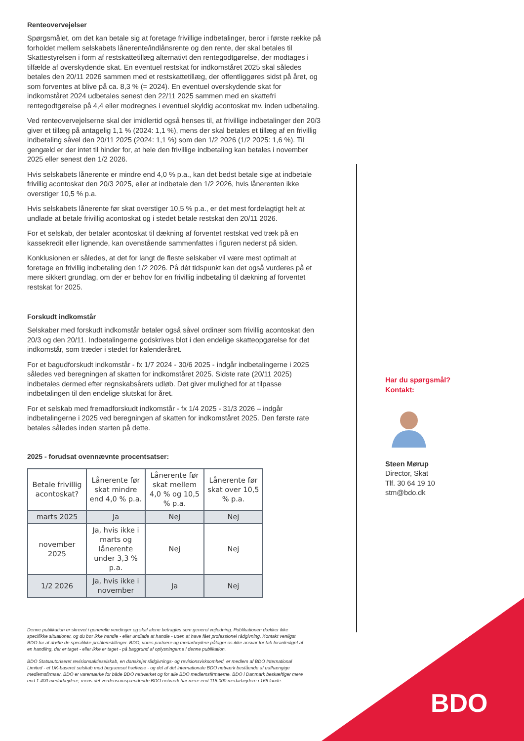Renteovervejelser
Spørgsmålet, om det kan betale sig at foretage frivillige indbetalinger, beror i første række på forholdet mellem selskabets lånerente/indlånsrente og den rente, der skal betales til Skattestyrelsen i form af restskattetillæg alternativt den rentegodtgørelse, der modtages i tilfælde af overskydende skat. En eventuel restskat for indkomståret 2025 skal således betales den 20/11 2026 sammen med et restskattetillæg, der offentliggøres sidst på året, og som forventes at blive på ca. 8,3 % (= 2024). En eventuel overskydende skat for indkomståret 2024 udbetales senest den 22/11 2025 sammen med en skattefri rentegodtgørelse på 4,4 eller modregnes i eventuel skyldig acontoskat mv. inden udbetaling.
Ved renteovervejelserne skal der imidlertid også henses til, at frivillige indbetalinger den 20/3 giver et tillæg på antagelig 1,1 % (2024: 1,1 %), mens der skal betales et tillæg af en frivillig indbetaling såvel den 20/11 2025 (2024: 1,1 %) som den 1/2 2026 (1/2 2025: 1,6 %). Til gengæld er der intet til hinder for, at hele den frivillige indbetaling kan betales i november 2025 eller senest den 1/2 2026.
Hvis selskabets lånerente er mindre end 4,0 % p.a., kan det bedst betale sige at indbetale frivillig acontoskat den 20/3 2025, eller at indbetale den 1/2 2026, hvis lånerenten ikke overstiger 10,5 % p.a.
Hvis selskabets lånerente før skat overstiger 10,5 % p.a., er det mest fordelagtigt helt at undlade at betale frivillig acontoskat og i stedet betale restskat den 20/11 2026.
For et selskab, der betaler acontoskat til dækning af forventet restskat ved træk på en kassekredit eller lignende, kan ovenstående sammenfattes i figuren nederst på siden.
Konklusionen er således, at det for langt de fleste selskaber vil være mest optimalt at foretage en frivillig indbetaling den 1/2 2026. På dét tidspunkt kan det også vurderes på et mere sikkert grundlag, om der er behov for en frivillig indbetaling til dækning af forventet restskat for 2025.
Forskudt indkomstår
Selskaber med forskudt indkomstår betaler også såvel ordinær som frivillig acontoskat den 20/3 og den 20/11. Indbetalingerne godskrives blot i den endelige skatteopgørelse for det indkomstår, som træder i stedet for kalenderåret.
For et bagudforskudt indkomstår - fx 1/7 2024 - 30/6 2025 - indgår indbetalingerne i 2025 således ved beregningen af skatten for indkomståret 2025. Sidste rate (20/11 2025) indbetales dermed efter regnskabsårets udløb. Det giver mulighed for at tilpasse indbetalingen til den endelige slutskat for året.
For et selskab med fremadforskudt indkomstår - fx 1/4 2025 - 31/3 2026 – indgår indbetalingerne i 2025 ved beregningen af skatten for indkomståret 2025. Den første rate betales således inden starten på dette.
2025 - forudsat ovennævnte procentsatser:
| Betale frivillig acontoskat? | Lånerente før skat mindre end 4,0 % p.a. | Lånerente før skat mellem 4,0 % og 10,5 % p.a. | Lånerente før skat over 10,5 % p.a. |
| --- | --- | --- | --- |
| marts 2025 | Ja | Nej | Nej |
| november 2025 | Ja, hvis ikke i marts og lånerente under 3,3 % p.a. | Nej | Nej |
| 1/2 2026 | Ja, hvis ikke i november | Ja | Nej |
Denne publikation er skrevet i generelle vendinger og skal alene betragtes som generel vejledning. Publikationen dækker ikke specifikke situationer, og du bør ikke handle - eller undlade at handle - uden at have fået professionel rådgivning. Kontakt venligst BDO for at drøfte de specifikke problemstillinger. BDO, vores partnere og medarbejdere påtager os ikke ansvar for tab foranlediget af en handling, der er taget - eller ikke er taget - på baggrund af oplysningerne i denne publikation.
BDO Statsautoriseret revisionsaktieselskab, en danskejet rådgivnings- og revisionsvirksomhed, er medlem af BDO International Limited - et UK-baseret selskab med begrænset hæftelse - og del af det internationale BDO netværk bestående af uafhængige medlemsfirmaer. BDO er varemærke for både BDO netværket og for alle BDO medlemsfirmaerne. BDO i Danmark beskæftiger mere end 1.400 medarbejdere, mens det verdensomspændende BDO netværk har mere end 115.000 medarbejdere i 166 lande.
Har du spørgsmål?
Kontakt:
Steen Mørup
Director, Skat
Tlf. 30 64 19 10
stm@bdo.dk
BDO